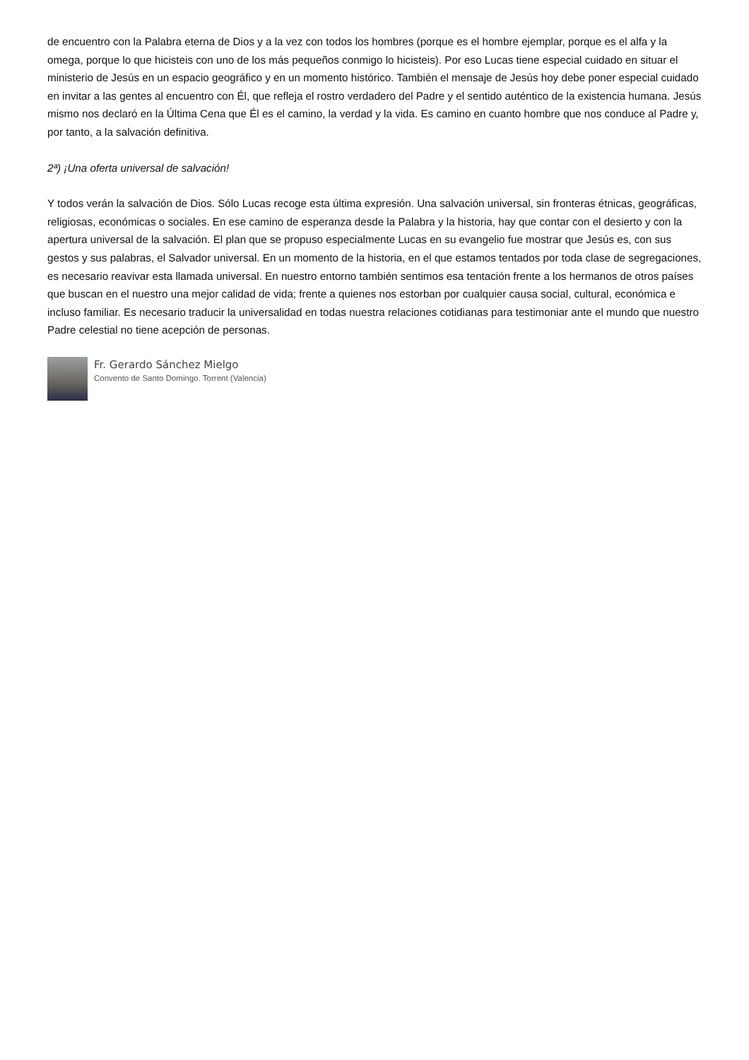de encuentro con la Palabra eterna de Dios y a la vez con todos los hombres (porque es el hombre ejemplar, porque es el alfa y la omega, porque lo que hicisteis con uno de los más pequeños conmigo lo hicisteis). Por eso Lucas tiene especial cuidado en situar el ministerio de Jesús en un espacio geográfico y en un momento histórico. También el mensaje de Jesús hoy debe poner especial cuidado en invitar a las gentes al encuentro con Él, que refleja el rostro verdadero del Padre y el sentido auténtico de la existencia humana. Jesús mismo nos declaró en la Última Cena que Él es el camino, la verdad y la vida. Es camino en cuanto hombre que nos conduce al Padre y, por tanto, a la salvación definitiva.
2ª) ¡Una oferta universal de salvación!
Y todos verán la salvación de Dios. Sólo Lucas recoge esta última expresión. Una salvación universal, sin fronteras étnicas, geográficas, religiosas, económicas o sociales. En ese camino de esperanza desde la Palabra y la historia, hay que contar con el desierto y con la apertura universal de la salvación. El plan que se propuso especialmente Lucas en su evangelio fue mostrar que Jesús es, con sus gestos y sus palabras, el Salvador universal. En un momento de la historia, en el que estamos tentados por toda clase de segregaciones, es necesario reavivar esta llamada universal. En nuestro entorno también sentimos esa tentación frente a los hermanos de otros países que buscan en el nuestro una mejor calidad de vida; frente a quienes nos estorban por cualquier causa social, cultural, económica e incluso familiar. Es necesario traducir la universalidad en todas nuestra relaciones cotidianas para testimoniar ante el mundo que nuestro Padre celestial no tiene acepción de personas.
Fr. Gerardo Sánchez Mielgo
Convento de Santo Domingo. Torrent (Valencia)